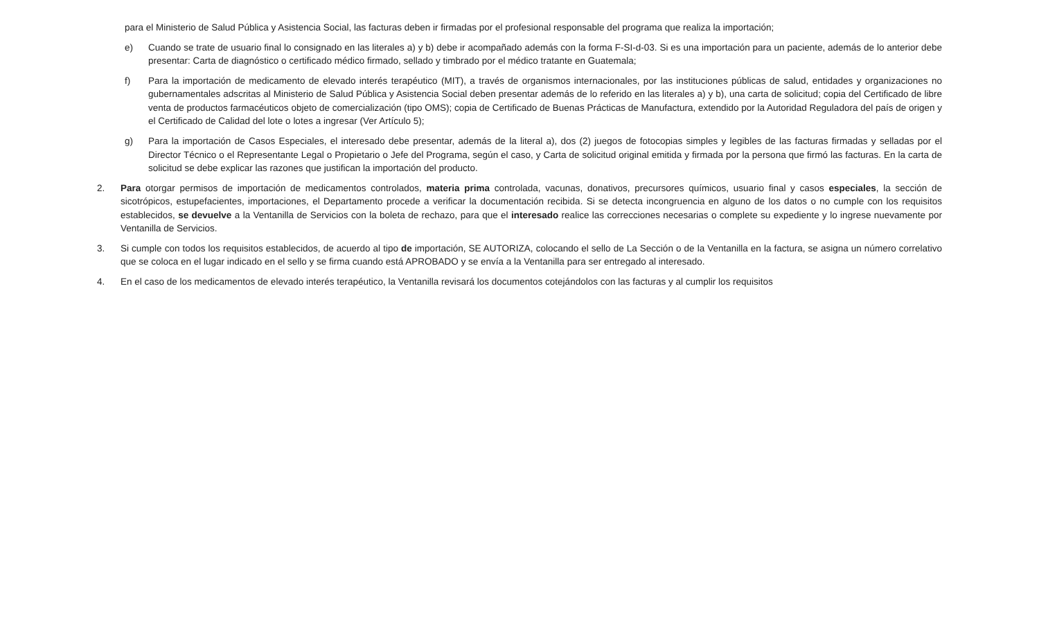para el Ministerio de Salud Pública y Asistencia Social, las facturas deben ir firmadas por el profesional responsable del programa que realiza la importación;
e) Cuando se trate de usuario final lo consignado en las literales a) y b) debe ir acompañado además con la forma F-SI-d-03. Si es una importación para un paciente, además de lo anterior debe presentar: Carta de diagnóstico o certificado médico firmado, sellado y timbrado por el médico tratante en Guatemala;
f) Para la importación de medicamento de elevado interés terapéutico (MIT), a través de organismos internacionales, por las instituciones públicas de salud, entidades y organizaciones no gubernamentales adscritas al Ministerio de Salud Pública y Asistencia Social deben presentar además de lo referido en las literales a) y b), una carta de solicitud; copia del Certificado de libre venta de productos farmacéuticos objeto de comercialización (tipo OMS); copia de Certificado de Buenas Prácticas de Manufactura, extendido por la Autoridad Reguladora del país de origen y el Certificado de Calidad del lote o lotes a ingresar (Ver Artículo 5);
g) Para la importación de Casos Especiales, el interesado debe presentar, además de la literal a), dos (2) juegos de fotocopias simples y legibles de las facturas firmadas y selladas por el Director Técnico o el Representante Legal o Propietario o Jefe del Programa, según el caso, y Carta de solicitud original emitida y firmada por la persona que firmó las facturas. En la carta de solicitud se debe explicar las razones que justifican la importación del producto.
2. Para otorgar permisos de importación de medicamentos controlados, materia prima controlada, vacunas, donativos, precursores químicos, usuario final y casos especiales, la sección de sicotrópicos, estupefacientes, importaciones, el Departamento procede a verificar la documentación recibida. Si se detecta incongruencia en alguno de los datos o no cumple con los requisitos establecidos, se devuelve a la Ventanilla de Servicios con la boleta de rechazo, para que el interesado realice las correcciones necesarias o complete su expediente y lo ingrese nuevamente por Ventanilla de Servicios.
3. Si cumple con todos los requisitos establecidos, de acuerdo al tipo de importación, SE AUTORIZA, colocando el sello de La Sección o de la Ventanilla en la factura, se asigna un número correlativo que se coloca en el lugar indicado en el sello y se firma cuando está APROBADO y se envía a la Ventanilla para ser entregado al interesado.
4. En el caso de los medicamentos de elevado interés terapéutico, la Ventanilla revisará los documentos cotejándolos con las facturas y al cumplir los requisitos